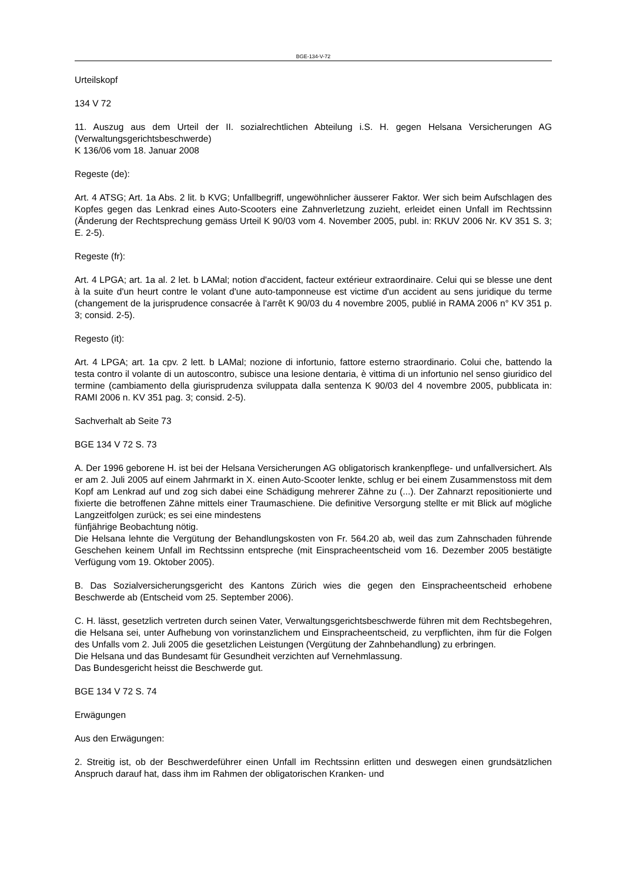BGE-134-V-72
Urteilskopf
134 V 72
11. Auszug aus dem Urteil der II. sozialrechtlichen Abteilung i.S. H. gegen Helsana Versicherungen AG (Verwaltungsgerichtsbeschwerde)
K 136/06 vom 18. Januar 2008
Regeste (de):
Art. 4 ATSG; Art. 1a Abs. 2 lit. b KVG; Unfallbegriff, ungewöhnlicher äusserer Faktor. Wer sich beim Aufschlagen des Kopfes gegen das Lenkrad eines Auto-Scooters eine Zahnverletzung zuzieht, erleidet einen Unfall im Rechtssinn (Änderung der Rechtsprechung gemäss Urteil K 90/03 vom 4. November 2005, publ. in: RKUV 2006 Nr. KV 351 S. 3; E. 2-5).
Regeste (fr):
Art. 4 LPGA; art. 1a al. 2 let. b LAMal; notion d'accident, facteur extérieur extraordinaire. Celui qui se blesse une dent à la suite d'un heurt contre le volant d'une auto-tamponneuse est victime d'un accident au sens juridique du terme (changement de la jurisprudence consacrée à l'arrêt K 90/03 du 4 novembre 2005, publié in RAMA 2006 n° KV 351 p. 3; consid. 2-5).
Regesto (it):
Art. 4 LPGA; art. 1a cpv. 2 lett. b LAMal; nozione di infortunio, fattore esterno straordinario. Colui che, battendo la testa contro il volante di un autoscontro, subisce una lesione dentaria, è vittima di un infortunio nel senso giuridico del termine (cambiamento della giurisprudenza sviluppata dalla sentenza K 90/03 del 4 novembre 2005, pubblicata in: RAMI 2006 n. KV 351 pag. 3; consid. 2-5).
Sachverhalt ab Seite 73
BGE 134 V 72 S. 73
A. Der 1996 geborene H. ist bei der Helsana Versicherungen AG obligatorisch krankenpflege- und unfallversichert. Als er am 2. Juli 2005 auf einem Jahrmarkt in X. einen Auto-Scooter lenkte, schlug er bei einem Zusammenstoss mit dem Kopf am Lenkrad auf und zog sich dabei eine Schädigung mehrerer Zähne zu (...). Der Zahnarzt repositionierte und fixierte die betroffenen Zähne mittels einer Traumaschiene. Die definitive Versorgung stellte er mit Blick auf mögliche Langzeitfolgen zurück; es sei eine mindestens
fünfjährige Beobachtung nötig.
Die Helsana lehnte die Vergütung der Behandlungskosten von Fr. 564.20 ab, weil das zum Zahnschaden führende Geschehen keinem Unfall im Rechtssinn entspreche (mit Einspracheentscheid vom 16. Dezember 2005 bestätigte Verfügung vom 19. Oktober 2005).
B. Das Sozialversicherungsgericht des Kantons Zürich wies die gegen den Einspracheentscheid erhobene Beschwerde ab (Entscheid vom 25. September 2006).
C. H. lässt, gesetzlich vertreten durch seinen Vater, Verwaltungsgerichtsbeschwerde führen mit dem Rechtsbegehren, die Helsana sei, unter Aufhebung von vorinstanzlichem und Einspracheentscheid, zu verpflichten, ihm für die Folgen des Unfalls vom 2. Juli 2005 die gesetzlichen Leistungen (Vergütung der Zahnbehandlung) zu erbringen.
Die Helsana und das Bundesamt für Gesundheit verzichten auf Vernehmlassung.
Das Bundesgericht heisst die Beschwerde gut.
BGE 134 V 72 S. 74
Erwägungen
Aus den Erwägungen:
2. Streitig ist, ob der Beschwerdeführer einen Unfall im Rechtssinn erlitten und deswegen einen grundsätzlichen Anspruch darauf hat, dass ihm im Rahmen der obligatorischen Kranken- und